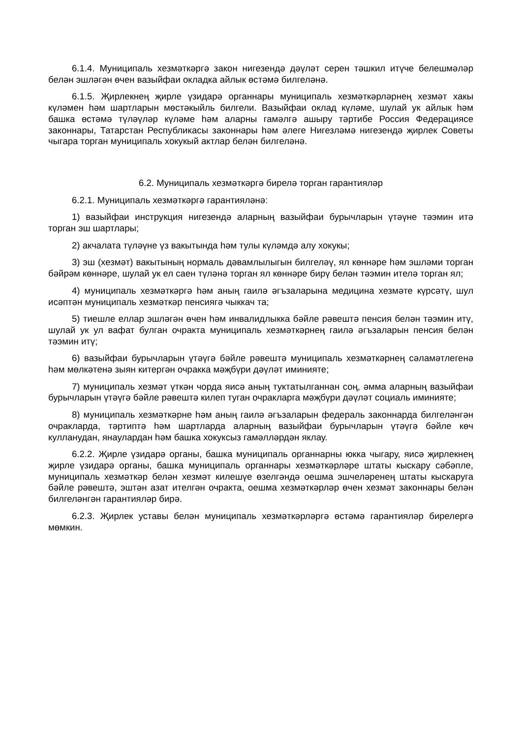6.1.4. Муниципаль хезмәткәргә закон нигезендә дәүләт серен тәшкил итүче белешмәләр белән эшләгән өчен вазыйфаи окладка айлык өстәмә билгеләнә.
6.1.5. Җирлекнең җирле үзидарә органнары муниципаль хезмәткәрләрнең хезмәт хакы күләмен һәм шартларын мөстәкыйль билгели. Вазыйфаи оклад күләме, шулай ук айлык һәм башка өстәмә түләүләр күләме һәм аларны гамәлгә ашыру тәртибе Россия Федерациясе законнары, Татарстан Республикасы законнары һәм әлеге Нигезләмә нигезендә җирлек Советы чыгара торган муниципаль хокукый актлар белән билгеләнә.
6.2. Муниципаль хезмәткәргә бирелә торган гарантияләр
6.2.1. Муниципаль хезмәткәргә гарантияләнә:
1) вазыйфаи инструкция нигезендә аларның вазыйфаи бурычларын үтәүне тәэмин итә торган эш шартлары;
2) акчалата түләүне үз вакытында һәм тулы күләмдә алу хокукы;
3) эш (хезмәт) вакытының нормаль дәвамлылыгын билгеләү, ял көннәре һәм эшләми торган бәйрәм көннәре, шулай ук ел саен түләнә торган ял көннәре бирү белән тәэмин ителә торган ял;
4) муниципаль хезмәткәргә һәм аның гаилә әгъзаларына медицина хезмәте күрсәтү, шул исәптән муниципаль хезмәткәр пенсиягә чыккач та;
5) тиешле еллар эшләгән өчен һәм инвалидлыкка бәйле рәвештә пенсия белән тәэмин итү, шулай ук ул вафат булган очракта муниципаль хезмәткәрнең гаилә әгъзаларын пенсия белән тәэмин итү;
6) вазыйфаи бурычларын үтәүгә бәйле рәвештә муниципаль хезмәткәрнең сәламәтлегенә һәм мөлкәтенә зыян китергән очракка мәҗбүри дәүләт иминияте;
7) муниципаль хезмәт үткән чорда яисә аның туктатылганнан соң, әмма аларның вазыйфаи бурычларын үтәүгә бәйле рәвештә килеп туган очракларга мәҗбүри дәүләт социаль иминияте;
8) муниципаль хезмәткәрне һәм аның гаилә әгъзаларын федераль законнарда билгеләнгән очракларда, тәртиптә һәм шартларда аларның вазыйфаи бурычларын үтәүгә бәйле көч кулланудан, янаулардан һәм башка хокуксыз гамәлләрдән яклау.
6.2.2. Җирле үзидарә органы, башка муниципаль органнарны юкка чыгару, яисә җирлекнең җирле үзидарә органы, башка муниципаль органнары хезмәткәрләре штаты кыскару сәбәпле, муниципаль хезмәткәр белән хезмәт килешүе өзелгәндә оешма эшчеләренең штаты кыскаруга бәйле рәвештә, эштән азат ителгән очракта, оешма хезмәткәрләр өчен хезмәт законнары белән билгеләнгән гарантияләр бирә.
6.2.3. Җирлек уставы белән муниципаль хезмәткәрләргә өстәмә гарантияләр бирелергә мөмкин.